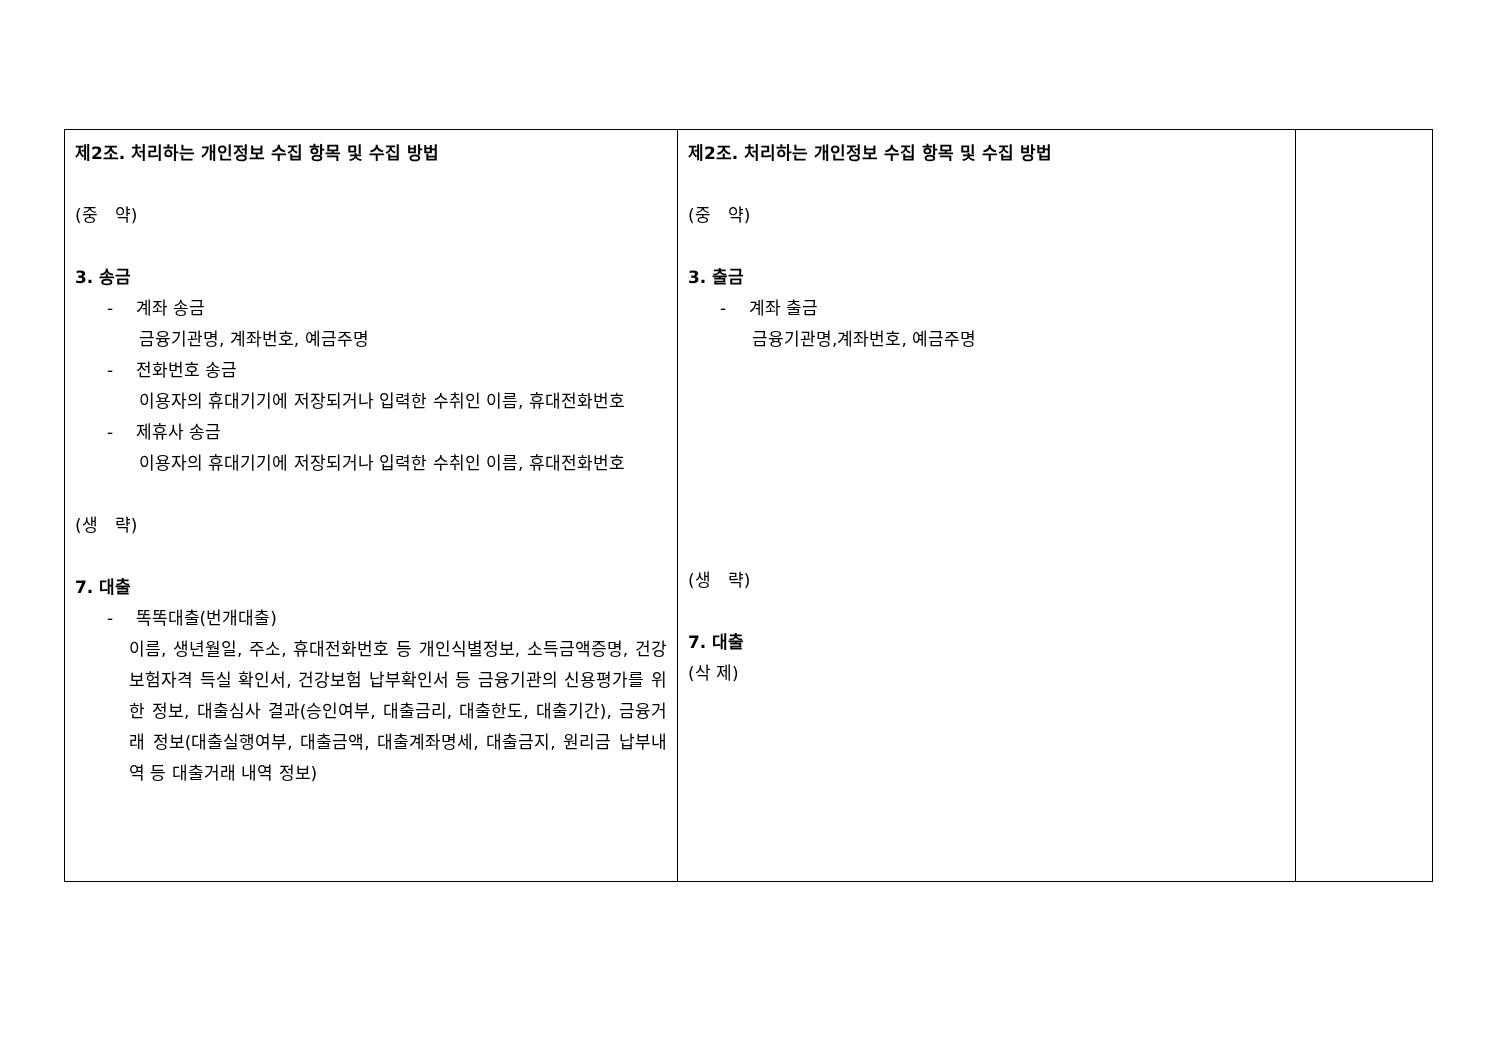| 제2조. 처리하는 개인정보 수집 항목 및 수집 방법 (중 약) 3. 송금 - 계좌 송금 금융기관명, 계좌번호, 예금주명 - 전화번호 송금 이용자의 휴대기기에 저장되거나 입력한 수취인 이름, 휴대전화번호 - 제휴사 송금 이용자의 휴대기기에 저장되거나 입력한 수취인 이름, 휴대전화번호 (생 략) 7. 대출 - 똑똑대출(번개대출) 이름, 생년월일, 주소, 휴대전화번호 등 개인식별정보, 소득금액증명, 건강보험자격 득실 확인서, 건강보험 납부확인서 등 금융기관의 신용평가를 위한 정보, 대출심사 결과(승인여부, 대출금리, 대출한도, 대출기간), 금융거래 정보(대출실행여부, 대출금액, 대출계좌명세, 대출금지, 원리금 납부내역 등 대출거래 내역 정보) | 제2조. 처리하는 개인정보 수집 항목 및 수집 방법 (중 약) 3. 출금 - 계좌 출금 금융기관명,계좌번호, 예금주명 (생 략) 7. 대출 (삭 제) | |